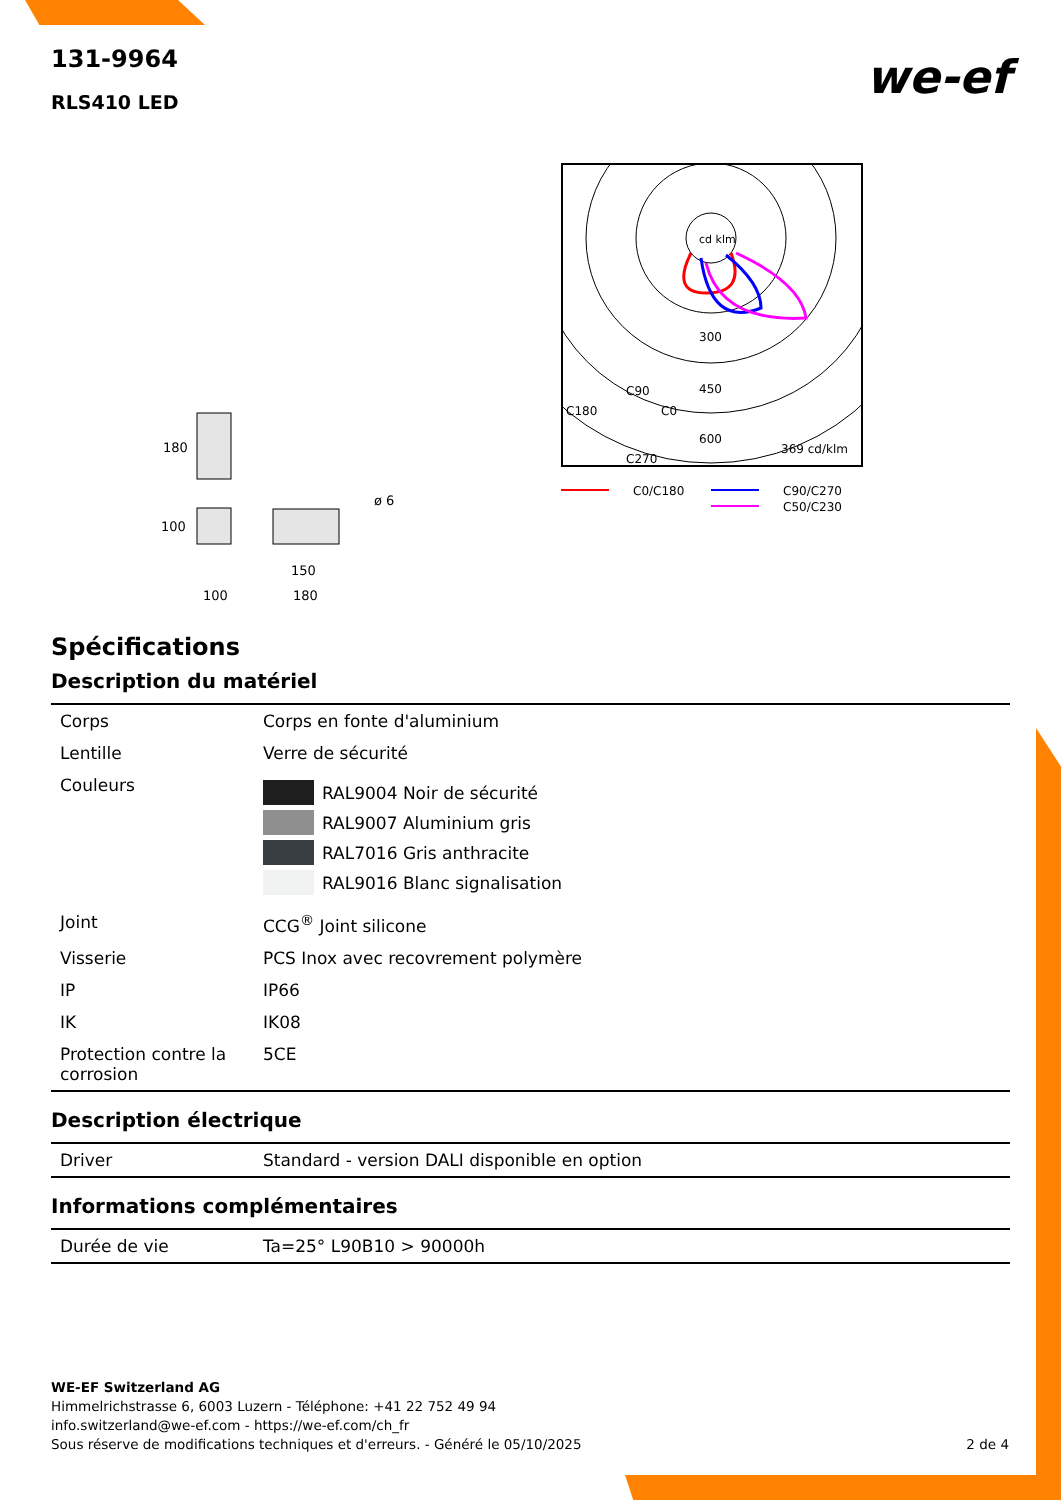131-9964
RLS410 LED
we-ef
180
100
ø 6
150
100
180
cd klm
300
450
600
C180
C90
C0
C270
369 cd/klm
C0/C180
C90/C270
C50/C230
Spécifications
Description du matériel
| Corps | Corps en fonte d'aluminium |
| Lentille | Verre de sécurité |
| Couleurs | RAL9004 Noir de sécurité RAL9007 Aluminium gris RAL7016 Gris anthracite RAL9016 Blanc signalisation |
| Joint | CCG<sup>®</sup> Joint silicone |
| Visserie | PCS Inox avec recovrement polymère |
| IP | IP66 |
| IK | IK08 |
| Protection contre la corrosion | 5CE |
Description électrique
| Driver | Standard - version DALI disponible en option |
Informations complémentaires
| Durée de vie | Ta=25° L90B10 > 90000h |
WE-EF Switzerland AG
Himmelrichstrasse 6, 6003 Luzern - Téléphone: +41 22 752 49 94
info.switzerland@we-ef.com - https://we-ef.com/ch_fr
Sous réserve de modifications techniques et d'erreurs. - Généré le 05/10/2025 2 de 4